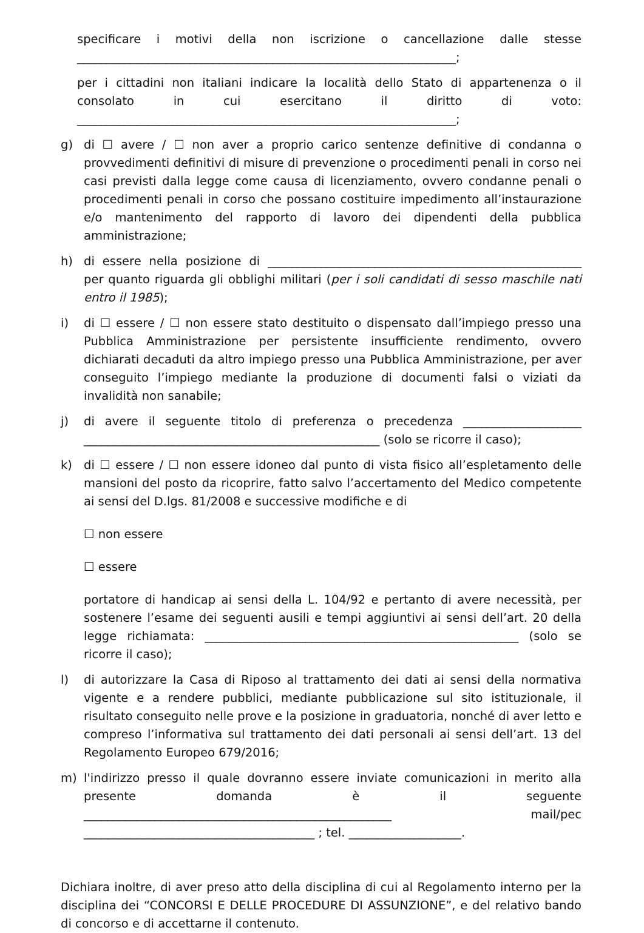specificare i motivi della non iscrizione o cancellazione dalle stesse ________________________________________________________________;
per i cittadini non italiani indicare la località dello Stato di appartenenza o il consolato in cui esercitano il diritto di voto: ________________________________________________________________;
g) di ☐ avere / ☐ non aver a proprio carico sentenze definitive di condanna o provvedimenti definitivi di misure di prevenzione o procedimenti penali in corso nei casi previsti dalla legge come causa di licenziamento, ovvero condanne penali o procedimenti penali in corso che possano costituire impedimento all’instaurazione e/o mantenimento del rapporto di lavoro dei dipendenti della pubblica amministrazione;
h) di essere nella posizione di _____________________________________________________ per quanto riguarda gli obblighi militari (per i soli candidati di sesso maschile nati entro il 1985);
i) di ☐ essere / ☐ non essere stato destituito o dispensato dall’impiego presso una Pubblica Amministrazione per persistente insufficiente rendimento, ovvero dichiarati decaduti da altro impiego presso una Pubblica Amministrazione, per aver conseguito l’impiego mediante la produzione di documenti falsi o viziati da invalidità non sanabile;
j) di avere il seguente titolo di preferenza o precedenza ____________________ __________________________________________________ (solo se ricorre il caso);
k) di ☐ essere / ☐ non essere idoneo dal punto di vista fisico all’espletamento delle mansioni del posto da ricoprire, fatto salvo l’accertamento del Medico competente ai sensi del D.lgs. 81/2008 e successive modifiche e di
☐ non essere
☐ essere
portatore di handicap ai sensi della L. 104/92 e pertanto di avere necessità, per sostenere l’esame dei seguenti ausili e tempi aggiuntivi ai sensi dell’art. 20 della legge richiamata: _____________________________________________________ (solo se ricorre il caso);
l) di autorizzare la Casa di Riposo al trattamento dei dati ai sensi della normativa vigente e a rendere pubblici, mediante pubblicazione sul sito istituzionale, il risultato conseguito nelle prove e la posizione in graduatoria, nonché di aver letto e compreso l’informativa sul trattamento dei dati personali ai sensi dell’art. 13 del Regolamento Europeo 679/2016;
m) l'indirizzo presso il quale dovranno essere inviate comunicazioni in merito alla presente domanda è il seguente ____________________________________________________ mail/pec _______________________________________ ; tel. ___________________.
Dichiara inoltre, di aver preso atto della disciplina di cui al Regolamento interno per la disciplina dei “CONCORSI E DELLE PROCEDURE DI ASSUNZIONE”, e del relativo bando di concorso e di accettarne il contenuto.